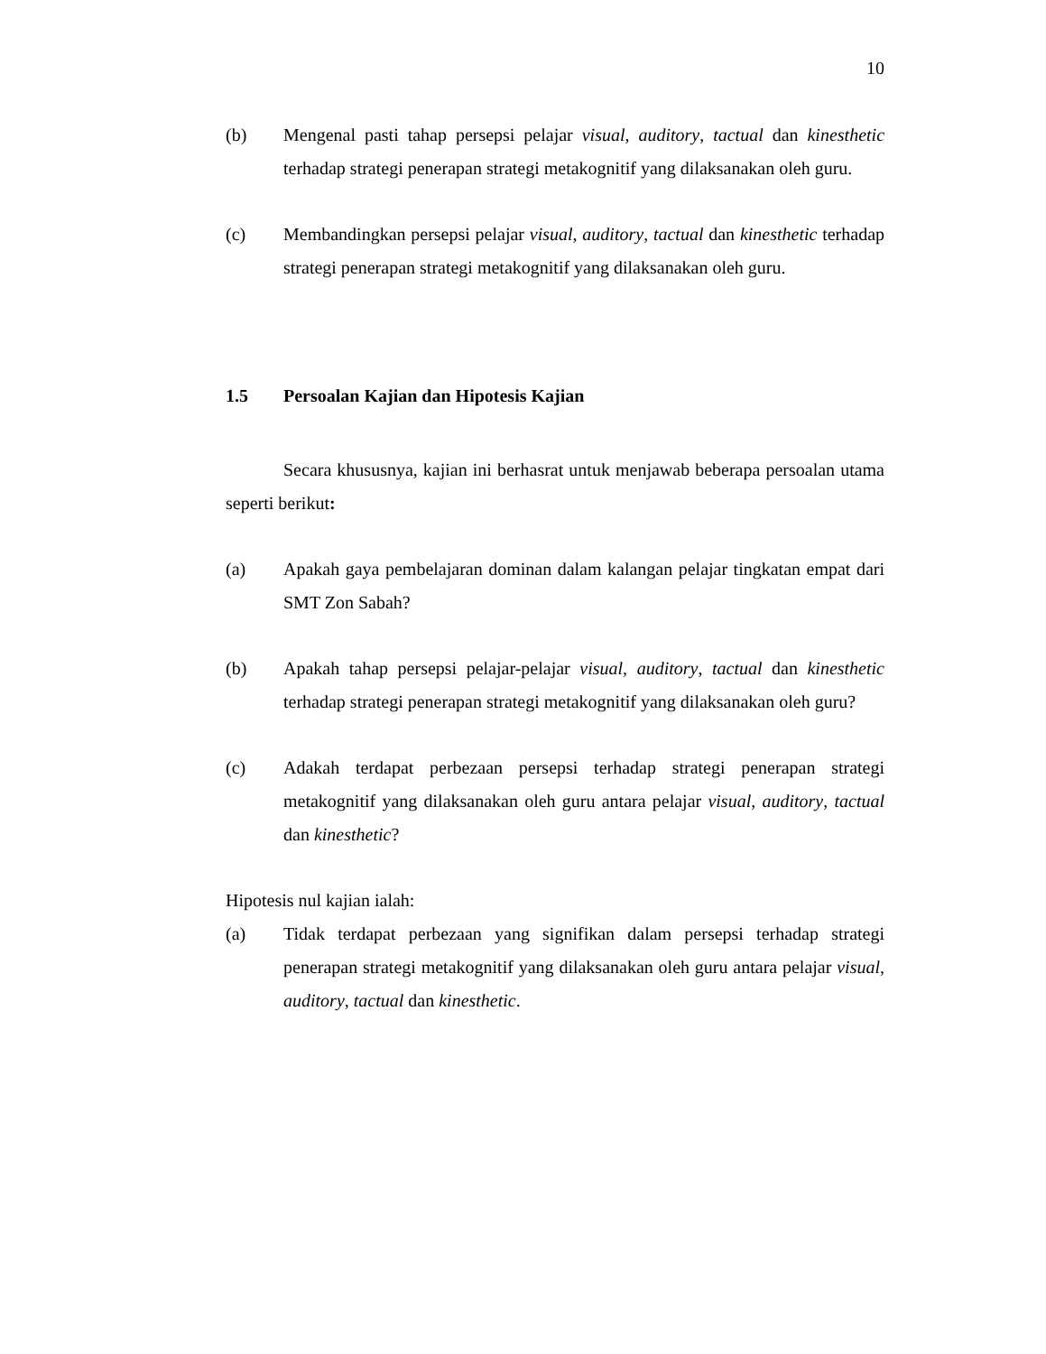10
(b) Mengenal pasti tahap persepsi pelajar visual, auditory, tactual dan kinesthetic terhadap strategi penerapan strategi metakognitif yang dilaksanakan oleh guru.
(c) Membandingkan persepsi pelajar visual, auditory, tactual dan kinesthetic terhadap strategi penerapan strategi metakognitif yang dilaksanakan oleh guru.
1.5 Persoalan Kajian dan Hipotesis Kajian
Secara khususnya, kajian ini berhasrat untuk menjawab beberapa persoalan utama seperti berikut:
(a) Apakah gaya pembelajaran dominan dalam kalangan pelajar tingkatan empat dari SMT Zon Sabah?
(b) Apakah tahap persepsi pelajar-pelajar visual, auditory, tactual dan kinesthetic terhadap strategi penerapan strategi metakognitif yang dilaksanakan oleh guru?
(c) Adakah terdapat perbezaan persepsi terhadap strategi penerapan strategi metakognitif yang dilaksanakan oleh guru antara pelajar visual, auditory, tactual dan kinesthetic?
Hipotesis nul kajian ialah:
(a) Tidak terdapat perbezaan yang signifikan dalam persepsi terhadap strategi penerapan strategi metakognitif yang dilaksanakan oleh guru antara pelajar visual, auditory, tactual dan kinesthetic.